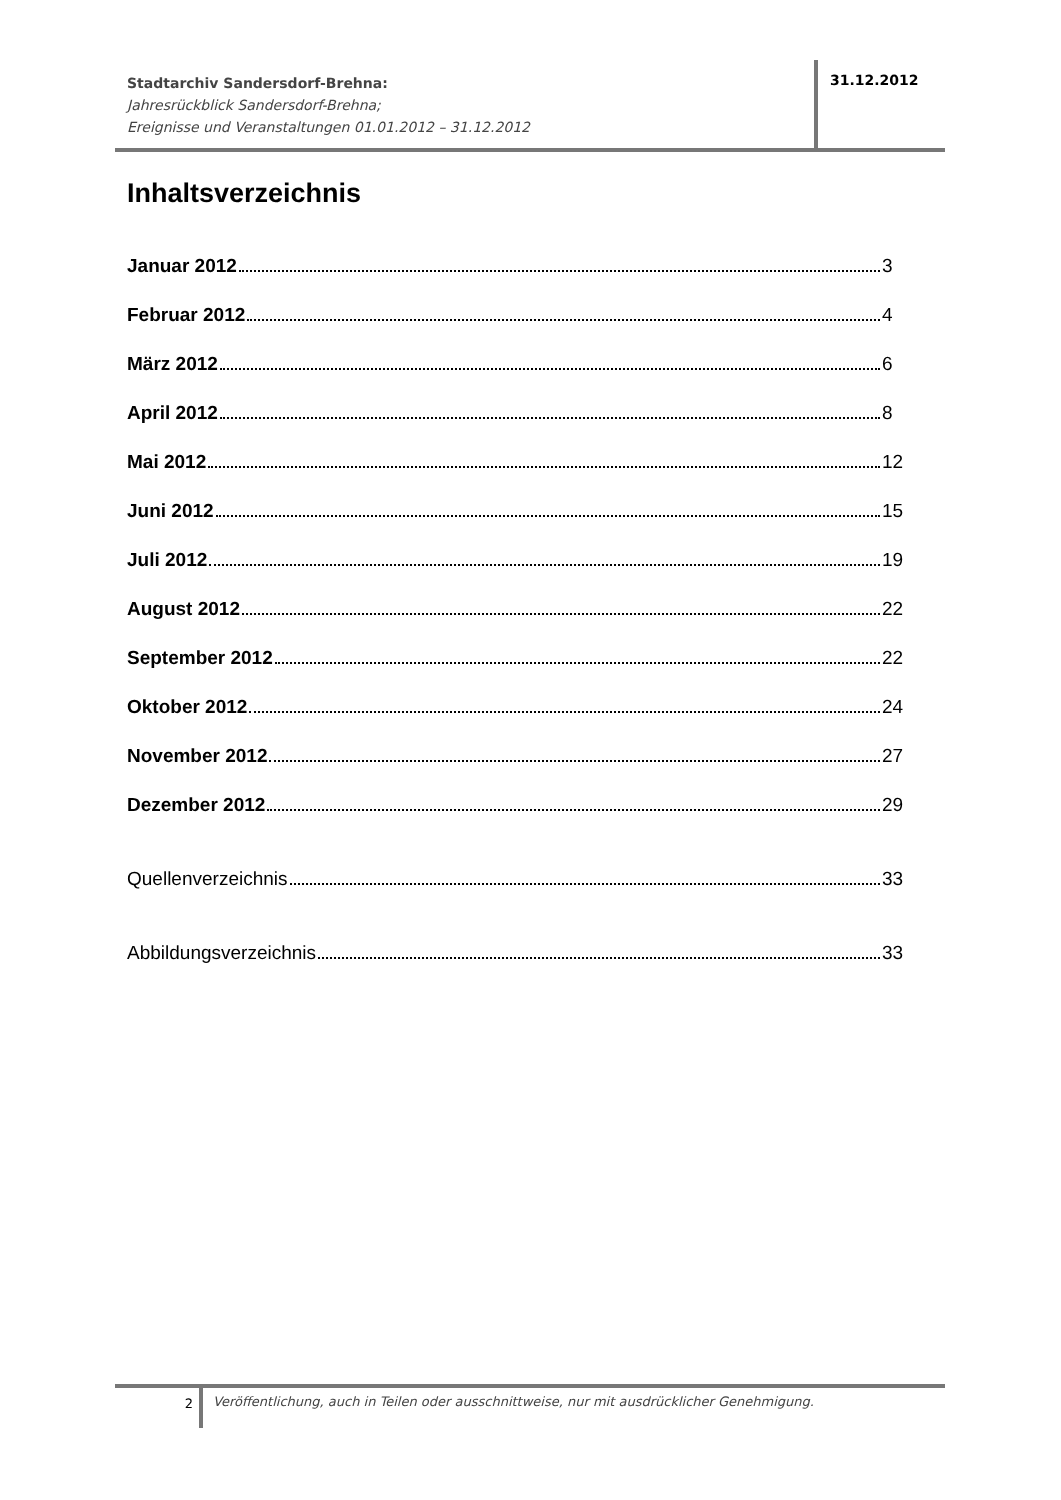Stadtarchiv Sandersdorf-Brehna:
Jahresrückblick Sandersdorf-Brehna;
Ereignisse und Veranstaltungen 01.01.2012 – 31.12.2012
31.12.2012
Inhaltsverzeichnis
Januar 2012 3
Februar 2012 4
März 2012 6
April 2012 8
Mai 2012 12
Juni 2012 15
Juli 2012 19
August 2012 22
September 2012 22
Oktober 2012 24
November 2012 27
Dezember 2012 29
Quellenverzeichnis 33
Abbildungsverzeichnis 33
2
Veröffentlichung, auch in Teilen oder ausschnittweise, nur mit ausdrücklicher Genehmigung.